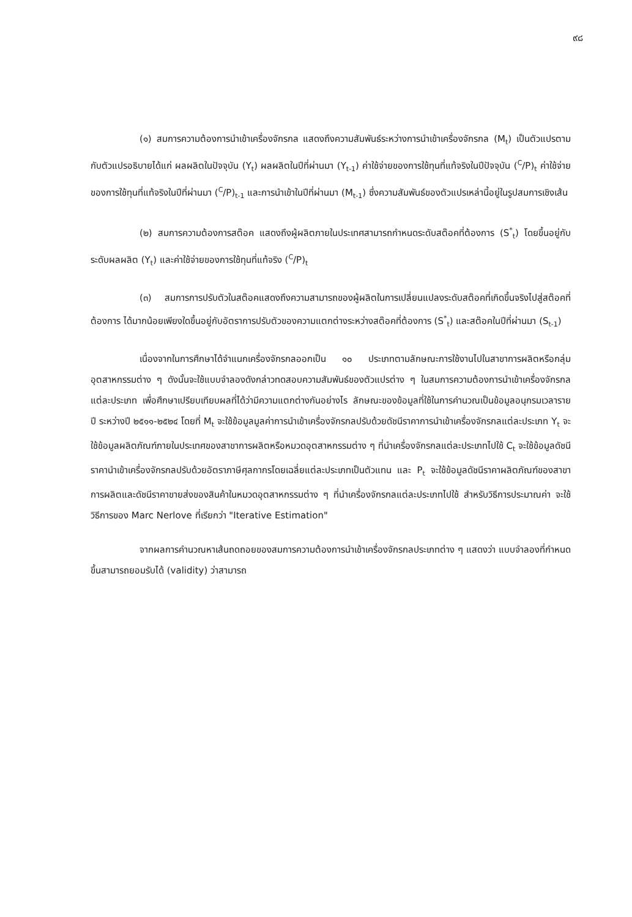๙๘
(๑) สมการความต้องการนำเข้าเครื่องจักรกล แสดงถึงความสัมพันธ์ระหว่างการนำเข้าเครื่องจักรกล (M<sub>t</sub>) เป็นตัวแปรตาม กับตัวแปรอธิบายได้แก่ ผลผลิตในปัจจุบัน (Y<sub>t</sub>) ผลผลิตในปีที่ผ่านมา (Y<sub>t-1</sub>) ค่าใช้จ่ายของการใช้ทุนที่แท้จริงในปีปัจจุบัน (<sup>C</sup>/P)<sub>t</sub> ค่าใช้จ่ายของการใช้ทุนที่แท้จริงในปีที่ผ่านมา (<sup>C</sup>/P)<sub>t-1</sub> และการนำเข้าในปีที่ผ่านมา (M<sub>t-1</sub>) ซึ่งความสัมพันธ์ของตัวแปรเหล่านี้อยู่ในรูปสมการเชิงเส้น
(๒) สมการความต้องการสต๊อค แสดงถึงผู้ผลิตภายในประเทศสามารถกำหนดระดับสต๊อคที่ต้องการ (S<sup>*</sup><sub>t</sub>) โดยขึ้นอยู่กับระดับผลผลิต (Y<sub>t</sub>) และค่าใช้จ่ายของการใช้ทุนที่แท้จริง (<sup>C</sup>/P)<sub>t</sub>
(๓) สมการการปรับตัวในสต๊อคแสดงถึงความสามารถของผู้ผลิตในการเปลี่ยนแปลงระดับสต๊อคที่เกิดขึ้นจริงไปสู่สต๊อคที่ต้องการ ได้มากน้อยเพียงใดขึ้นอยู่กับอัตราการปรับตัวของความแตกต่างระหว่างสต๊อคที่ต้องการ (S<sup>*</sup><sub>t</sub>) และสต๊อคในปีที่ผ่านมา (S<sub>t-1</sub>)
เนื่องจากในการศึกษาได้จำแนกเครื่องจักรกลออกเป็น ๑๐ ประเภทตามลักษณะการใช้งานไปในสาขาการผลิตหรือกลุ่มอุตสาหกรรมต่าง ๆ ดังนั้นจะใช้แบบจำลองดังกล่าวทดสอบความสัมพันธ์ของตัวแปรต่าง ๆ ในสมการความต้องการนำเข้าเครื่องจักรกลแต่ละประเภท เพื่อศึกษาเปรียบเทียบผลที่ได้ว่ามีความแตกต่างกันอย่างไร ลักษณะของข้อมูลที่ใช้ในการคำนวณเป็นข้อมูลอนุกรมเวลารายปี ระหว่างปี ๒๕๑๑-๒๕๒๔ โดยที่ M<sub>t</sub> จะใช้ข้อมูลมูลค่าการนำเข้าเครื่องจักรกลปรับด้วยดัชนีราคาการนำเข้าเครื่องจักรกลแต่ละประเภท Y<sub>t</sub> จะใช้ข้อมูลผลิตภัณฑ์ภายในประเทศของสาขาการผลิตหรือหมวดอุตสาหกรรมต่าง ๆ ที่นำเครื่องจักรกลแต่ละประเภทไปใช้ C<sub>t</sub> จะใช้ข้อมูลดัชนีราคานำเข้าเครื่องจักรกลปรับด้วยอัตราภาษีศุลกากรโดยเฉลี่ยแต่ละประเภทเป็นตัวแทน และ P<sub>t</sub> จะใช้ข้อมูลดัชนีราคาผลิตภัณฑ์ของสาขาการผลิตและดัชนีราคาขายส่งของสินค้าในหมวดอุตสาหกรรมต่าง ๆ ที่นำเครื่องจักรกลแต่ละประเภทไปใช้ สำหรับวิธีการประมาณค่า จะใช้วิธีการของ Marc Nerlove ที่เรียกว่า "Iterative Estimation"
จากผลการคำนวณหาเส้นถดถอยของสมการความต้องการนำเข้าเครื่องจักรกลประเภทต่าง ๆ แสดงว่า แบบจำลองที่กำหนดขึ้นสามารถยอมรับได้ (validity) ว่าสามารถ